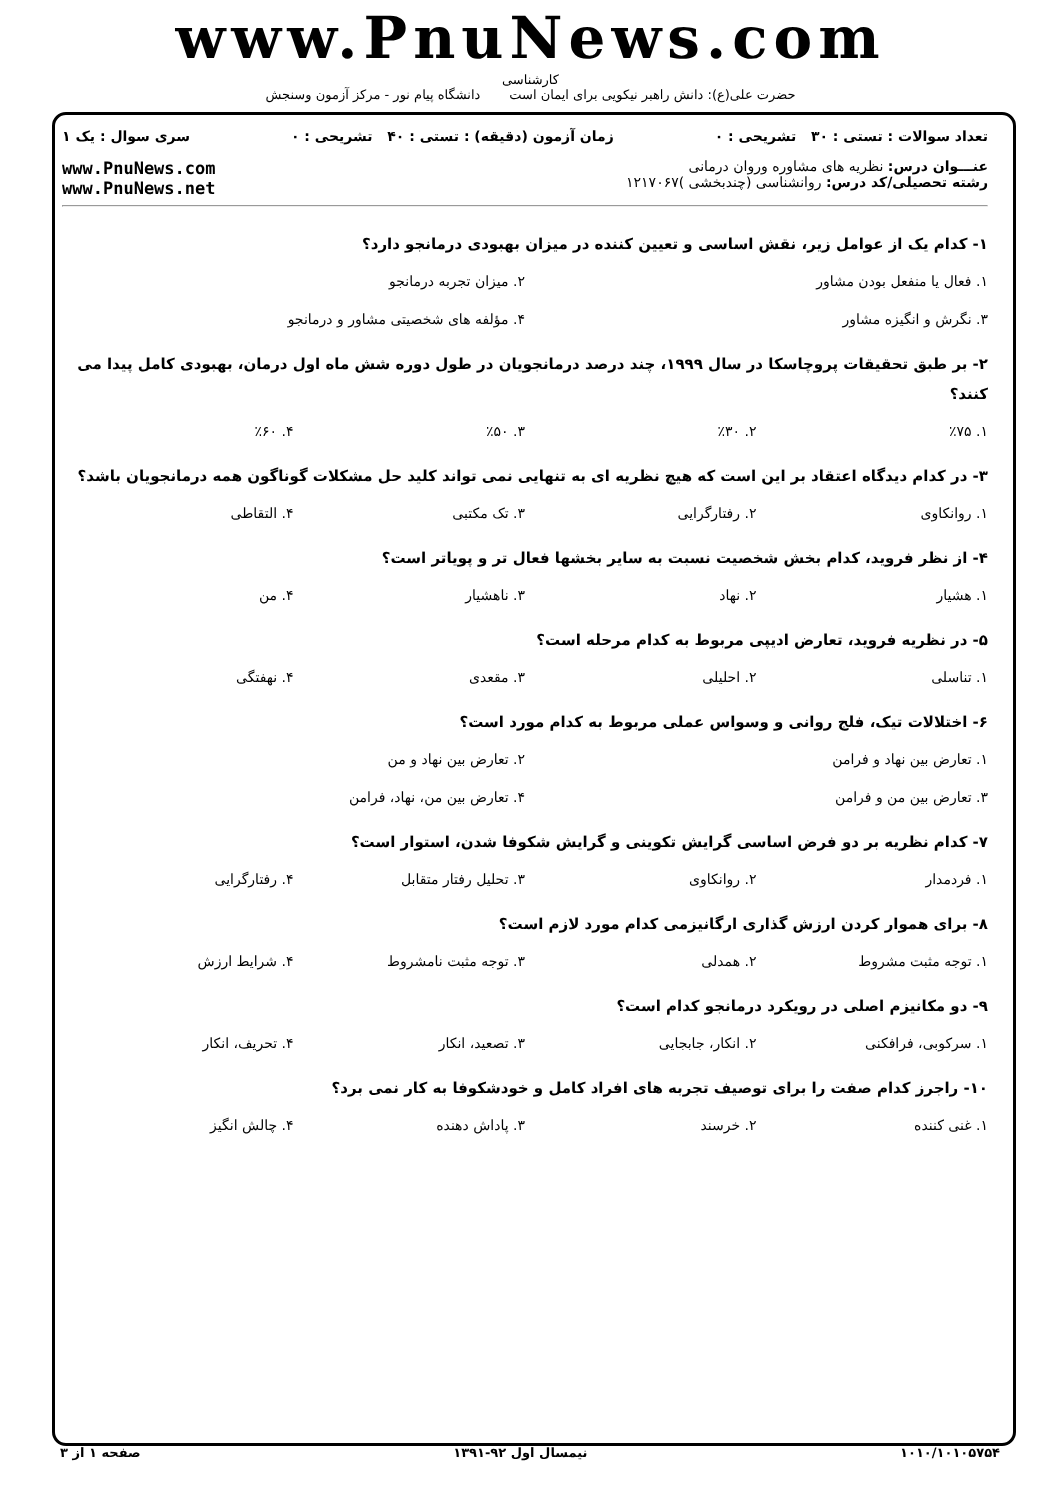www.PnuNews.com
کارشناسی
حضرت علی(ع): دانش راهبر نیکویی برای ایمان است دانشگاه پیام نور - مرکز آزمون وسنجش
تعداد سوالات : تستی : ۳۰ تشریحی : ۰ زمان آزمون (دقیقه) : تستی : ۴۰ تشریحی : ۰ سری سوال : یک ۱
عنـــوان درس: نظریه های مشاوره وروان درمانی
رشته تحصیلی/کد درس: روانشناسی (چندبخشی )۱۲۱۷۰۶۷
www.PnuNews.com
www.PnuNews.net
۱- کدام یک از عوامل زیر، نقش اساسی و تعیین کننده در میزان بهبودی درمانجو دارد؟
۱. فعال یا منفعل بودن مشاور ۲. میزان تجربه درمانجو ۳. نگرش و انگیزه مشاور ۴. مؤلفه های شخصیتی مشاور و درمانجو
۲- بر طبق تحقیقات پروچاسکا در سال ۱۹۹۹، چند درصد درمانجویان در طول دوره شش ماه اول درمان، بهبودی کامل پیدا می کنند؟
۱. ٪۷۵ ۲. ٪۳۰ ۳. ٪۵۰ ۴. ٪۶۰
۳- در کدام دیدگاه اعتقاد بر این است که هیچ نظریه ای به تنهایی نمی تواند کلید حل مشکلات گوناگون همه درمانجویان باشد؟
۱. روانکاوی ۲. رفتارگرایی ۳. تک مکتبی ۴. التقاطی
۴- از نظر فروید، کدام بخش شخصیت نسبت به سایر بخشها فعال تر و پویاتر است؟
۱. هشیار ۲. نهاد ۳. ناهشیار ۴. من
۵- در نظریه فروید، تعارض ادیپی مربوط به کدام مرحله است؟
۱. تناسلی ۲. احلیلی ۳. مقعدی ۴. نهفتگی
۶- اختلالات تیک، فلج روانی و وسواس عملی مربوط به کدام مورد است؟
۱. تعارض بین نهاد و فرامن ۲. تعارض بین نهاد و من ۳. تعارض بین من و فرامن ۴. تعارض بین من، نهاد، فرامن
۷- کدام نظریه بر دو فرض اساسی گرایش تکوینی و گرایش شکوفا شدن، استوار است؟
۱. فردمدار ۲. روانکاوی ۳. تحلیل رفتار متقابل ۴. رفتارگرایی
۸- برای هموار کردن ارزش گذاری ارگانیزمی کدام مورد لازم است؟
۱. توجه مثبت مشروط ۲. همدلی ۳. توجه مثبت نامشروط ۴. شرایط ارزش
۹- دو مکانیزم اصلی در رویکرد درمانجو کدام است؟
۱. سرکوبی، فرافکنی ۲. انکار، جابجایی ۳. تصعید، انکار ۴. تحریف، انکار
۱۰- راجرز کدام صفت را برای توصیف تجربه های افراد کامل و خودشکوفا به کار نمی برد؟
۱. غنی کننده ۲. خرسند ۳. پاداش دهنده ۴. چالش انگیز
۱۰۱۰/۱۰۱۰۵۷۵۴ نیمسال اول ۹۲-۱۳۹۱ صفحه ۱ از ۳